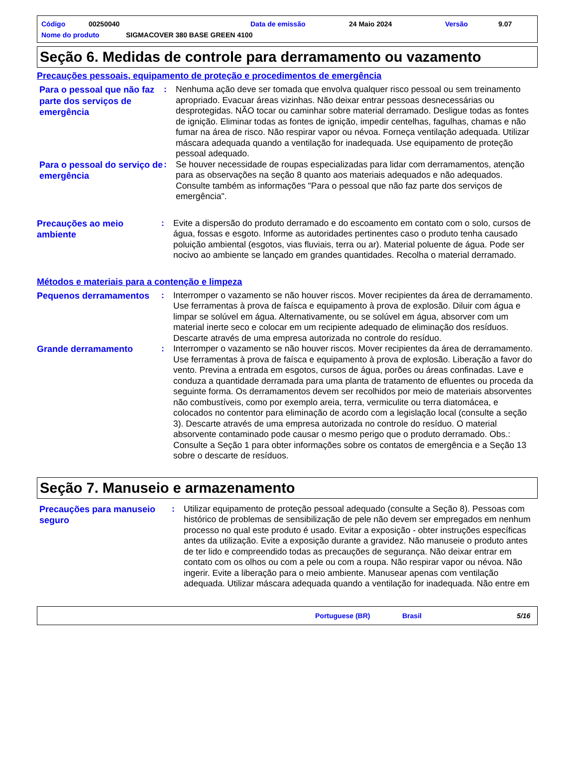Código 00250040 Data de emissão 24 Maio 2024 Versão 9.07
Nome do produto SIGMACOVER 380 BASE GREEN 4100
Seção 6. Medidas de controle para derramamento ou vazamento
Precauções pessoais, equipamento de proteção e procedimentos de emergência
Para o pessoal que não faz parte dos serviços de emergência
: Nenhuma ação deve ser tomada que envolva qualquer risco pessoal ou sem treinamento apropriado. Evacuar áreas vizinhas. Não deixar entrar pessoas desnecessárias ou desprotegidas. NÃO tocar ou caminhar sobre material derramado. Desligue todas as fontes de ignição. Eliminar todas as fontes de ignição, impedir centelhas, fagulhas, chamas e não fumar na área de risco. Não respirar vapor ou névoa. Forneça ventilação adequada. Utilizar máscara adequada quando a ventilação for inadequada. Use equipamento de proteção pessoal adequado.
Para o pessoal do serviço de emergência
: Se houver necessidade de roupas especializadas para lidar com derramamentos, atenção para as observações na seção 8 quanto aos materiais adequados e não adequados. Consulte também as informações "Para o pessoal que não faz parte dos serviços de emergência".
Precauções ao meio ambiente
: Evite a dispersão do produto derramado e do escoamento em contato com o solo, cursos de água, fossas e esgoto. Informe as autoridades pertinentes caso o produto tenha causado poluição ambiental (esgotos, vias fluviais, terra ou ar). Material poluente de água. Pode ser nocivo ao ambiente se lançado em grandes quantidades. Recolha o material derramado.
Métodos e materiais para a contenção e limpeza
Pequenos derramamentos
: Interromper o vazamento se não houver riscos. Mover recipientes da área de derramamento. Use ferramentas à prova de faísca e equipamento à prova de explosão. Diluir com água e limpar se solúvel em água. Alternativamente, ou se solúvel em água, absorver com um material inerte seco e colocar em um recipiente adequado de eliminação dos resíduos. Descarte através de uma empresa autorizada no controle do resíduo.
Grande derramamento
: Interromper o vazamento se não houver riscos. Mover recipientes da área de derramamento. Use ferramentas à prova de faísca e equipamento à prova de explosão. Liberação a favor do vento. Previna a entrada em esgotos, cursos de água, porões ou áreas confinadas. Lave e conduza a quantidade derramada para uma planta de tratamento de efluentes ou proceda da seguinte forma. Os derramamentos devem ser recolhidos por meio de materiais absorventes não combustíveis, como por exemplo areia, terra, vermiculite ou terra diatomácea, e colocados no contentor para eliminação de acordo com a legislação local (consulte a seção 3). Descarte através de uma empresa autorizada no controle do resíduo. O material absorvente contaminado pode causar o mesmo perigo que o produto derramado. Obs.: Consulte a Seção 1 para obter informações sobre os contatos de emergência e a Seção 13 sobre o descarte de resíduos.
Seção 7. Manuseio e armazenamento
Precauções para manuseio seguro
: Utilizar equipamento de proteção pessoal adequado (consulte a Seção 8). Pessoas com histórico de problemas de sensibilização de pele não devem ser empregados em nenhum processo no qual este produto é usado. Evitar a exposição - obter instruções específicas antes da utilização. Evite a exposição durante a gravidez. Não manuseie o produto antes de ter lido e compreendido todas as precauções de segurança. Não deixar entrar em contato com os olhos ou com a pele ou com a roupa. Não respirar vapor ou névoa. Não ingerir. Evite a liberação para o meio ambiente. Manusear apenas com ventilação adequada. Utilizar máscara adequada quando a ventilação for inadequada. Não entre em
Portuguese (BR) Brasil 5/16